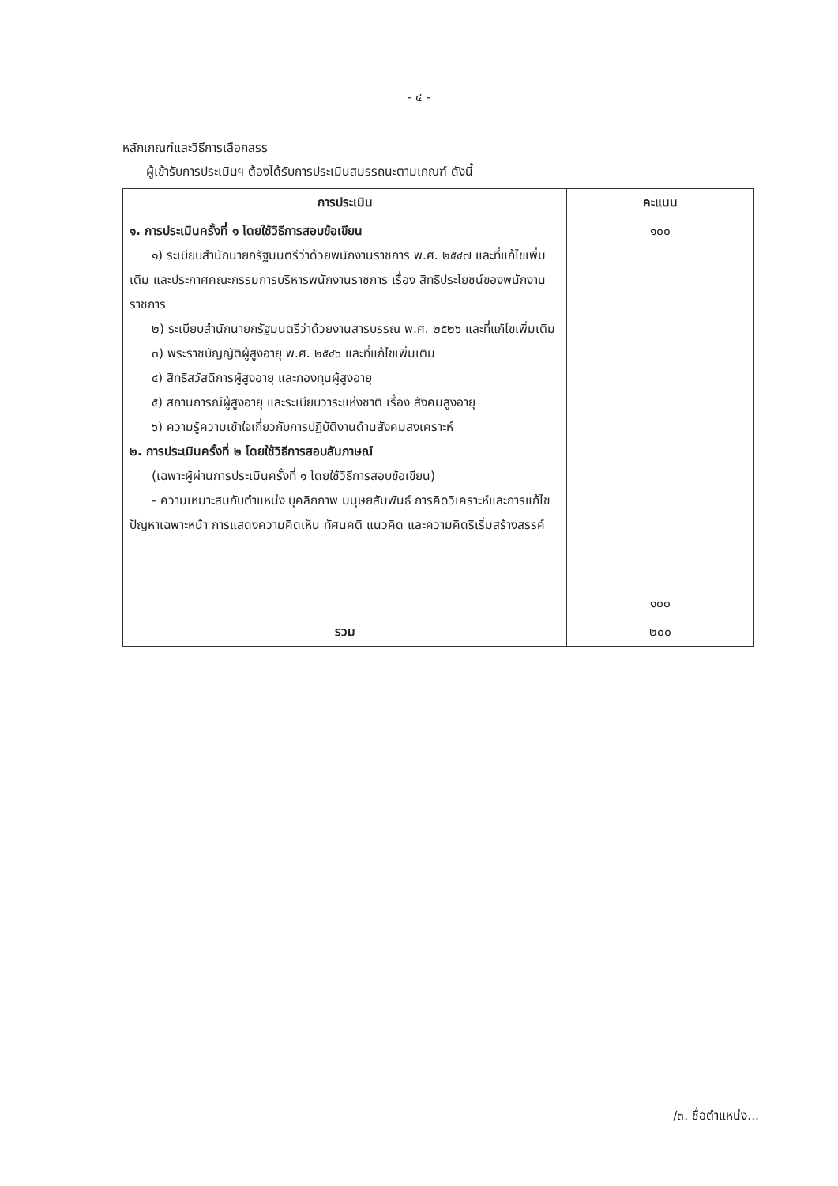- ๔ -
หลักเกณฑ์และวิธีการเลือกสรร
ผู้เข้ารับการประเมินฯ ต้องได้รับการประเมินสมรรถนะตามเกณฑ์ ดังนี้
| การประเมิน | คะแนน |
| --- | --- |
| ๑. การประเมินครั้งที่ ๑ โดยใช้วิธีการสอบข้อเขียน ๑) ระเบียบสำนักนายกรัฐมนตรีว่าด้วยพนักงานราชการ พ.ศ. ๒๕๔๗ และที่แก้ไขเพิ่มเติม และประกาศคณะกรรมการบริหารพนักงานราชการ เรื่อง สิทธิประโยชน์ของพนักงานราชการ ๒) ระเบียบสำนักนายกรัฐมนตรีว่าด้วยงานสารบรรณ พ.ศ. ๒๕๒๖ และที่แก้ไขเพิ่มเติม ๓) พระราชบัญญัติผู้สูงอายุ พ.ศ. ๒๕๔๖ และที่แก้ไขเพิ่มเติม ๔) สิทธิสวัสดิการผู้สูงอายุ และกองทุนผู้สูงอายุ ๕) สถานการณ์ผู้สูงอายุ และระเบียบวาระแห่งชาติ เรื่อง สังคมสูงอายุ ๖) ความรู้ความเข้าใจเกี่ยวกับการปฏิบัติงานด้านสังคมสงเคราะห์ ๒. การประเมินครั้งที่ ๒ โดยใช้วิธีการสอบสัมภาษณ์ (เฉพาะผู้ผ่านการประเมินครั้งที่ ๑ โดยใช้วิธีการสอบข้อเขียน) - ความเหมาะสมกับตำแหน่ง บุคลิกภาพ มนุษยสัมพันธ์ การคิดวิเคราะห์และการแก้ไขปัญหาเฉพาะหน้า การแสดงความคิดเห็น ทัศนคติ แนวคิด และความคิดริเริ่มสร้างสรรค์ | ๑๐๐ ๑๐๐ |
| รวม | ๒๐๐ |
/๓. ชื่อตำแหน่ง...